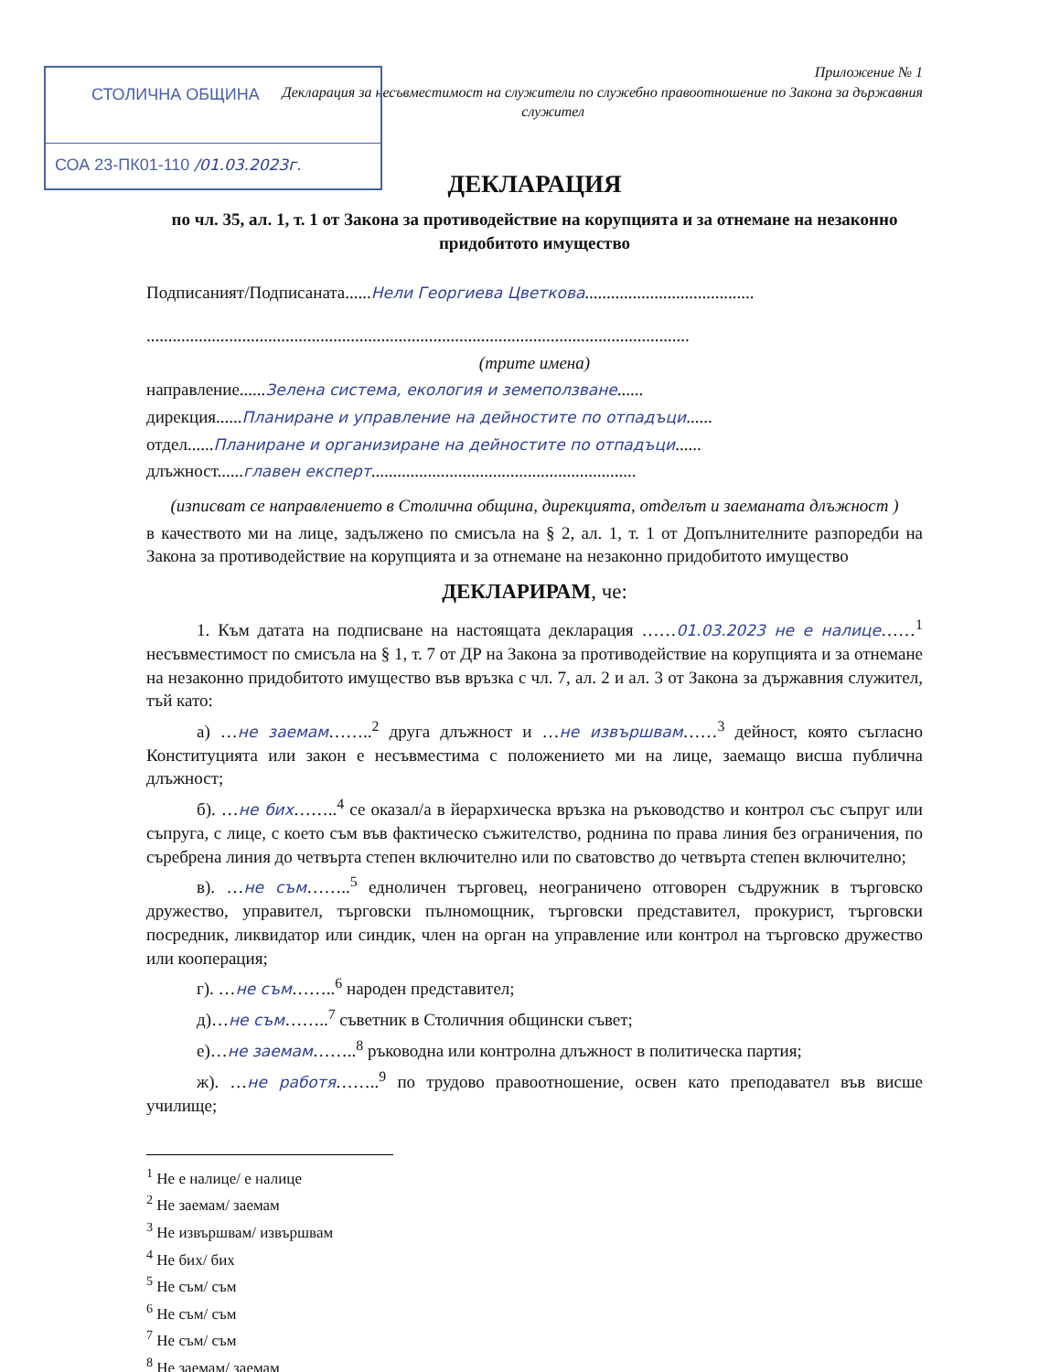СТОЛИЧНА ОБЩИНА
СОА 23-ПК01-110 /01.03.2023г.
Приложение № 1
Декларация за несъвместимост на служители по служебно правоотношение по Закона за държавния
служител
ДЕКЛАРАЦИЯ
по чл. 35, ал. 1, т. 1 от Закона за противодействие на корупцията и за отнемане на незаконно придобитото имущество
Подписаният/Подписаната......Нели Георгиева Цветкова.......................................
.............................................................................................................................
(трите имена)
направление......Зелена система, екология и земеползване......
дирекция......Планиране и управление на дейностите по отпадъци......
отдел......Планиране и организиране на дейностите по отпадъци......
длъжност......главен експерт.............................................................
(изписват се направлението в Столична община, дирекцията, отделът и заеманата длъжност )
в качеството ми на лице, задължено по смисъла на § 2, ал. 1, т. 1 от Допълнителните разпоредби на Закона за противодействие на корупцията и за отнемане на незаконно придобитото имущество
ДЕКЛАРИРАМ, че:
1. Към датата на подписване на настоящата декларация ……01.03.2023 не е налице……<sup>1</sup> несъвместимост по смисъла на § 1, т. 7 от ДР на Закона за противодействие на корупцията и за отнемане на незаконно придобитото имущество във връзка с чл. 7, ал. 2 и ал. 3 от Закона за държавния служител, тъй като:
а) …не заемам……..<sup>2</sup> друга длъжност и …не извършвам……<sup>3</sup> дейност, която съгласно Конституцията или закон е несъвместима с положението ми на лице, заемащо висша публична длъжност;
б). …не бих……..<sup>4</sup> се оказал/а в йерархическа връзка на ръководство и контрол със съпруг или съпруга, с лице, с което съм във фактическо съжителство, роднина по права линия без ограничения, по съребрена линия до четвърта степен включително или по сватовство до четвърта степен включително;
в). …не съм……..<sup>5</sup> едноличен търговец, неограничено отговорен съдружник в търговско дружество, управител, търговски пълномощник, търговски представител, прокурист, търговски посредник, ликвидатор или синдик, член на орган на управление или контрол на търговско дружество или кооперация;
г). …не съм……..<sup>6</sup> народен представител;
д)…не съм……..<sup>7</sup> съветник в Столичния общински съвет;
е)…не заемам……..<sup>8</sup> ръководна или контролна длъжност в политическа партия;
ж). …не работя……..<sup>9</sup> по трудово правоотношение, освен като преподавател във висше училище;
<sup>1</sup> Не е налице/ е налице
<sup>2</sup> Не заемам/ заемам
<sup>3</sup> Не извършвам/ извършвам
<sup>4</sup> Не бих/ бих
<sup>5</sup> Не съм/ съм
<sup>6</sup> Не съм/ съм
<sup>7</sup> Не съм/ съм
<sup>8</sup> Не заемам/ заемам